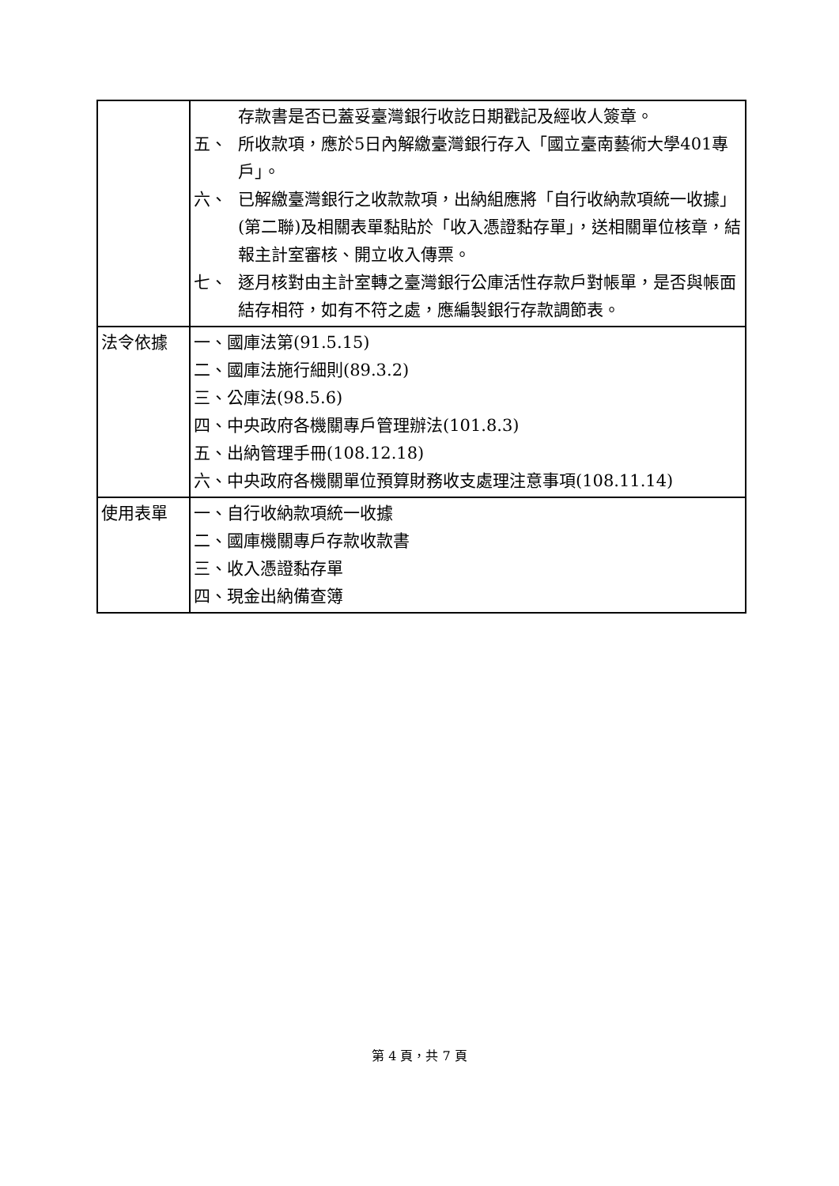| | 存款書是否已蓋妥臺灣銀行收訖日期戳記及經收人簽章。 五、 所收款項，應於5日內解繳臺灣銀行存入「國立臺南藝術大學401專戶」。 六、 已解繳臺灣銀行之收款款項，出納組應將「自行收納款項統一收據」(第二聯)及相關表單黏貼於「收入憑證黏存單」，送相關單位核章，結報主計室審核、開立收入傳票。 七、 逐月核對由主計室轉之臺灣銀行公庫活性存款戶對帳單，是否與帳面結存相符，如有不符之處，應編製銀行存款調節表。 |
| 法令依據 | 一、國庫法第(91.5.15) 二、國庫法施行細則(89.3.2) 三、公庫法(98.5.6) 四、中央政府各機關專戶管理辦法(101.8.3) 五、出納管理手冊(108.12.18) 六、中央政府各機關單位預算財務收支處理注意事項(108.11.14) |
| 使用表單 | 一、自行收納款項統一收據 二、國庫機關專戶存款收款書 三、收入憑證黏存單 四、現金出納備查簿 |
第 4 頁，共 7 頁